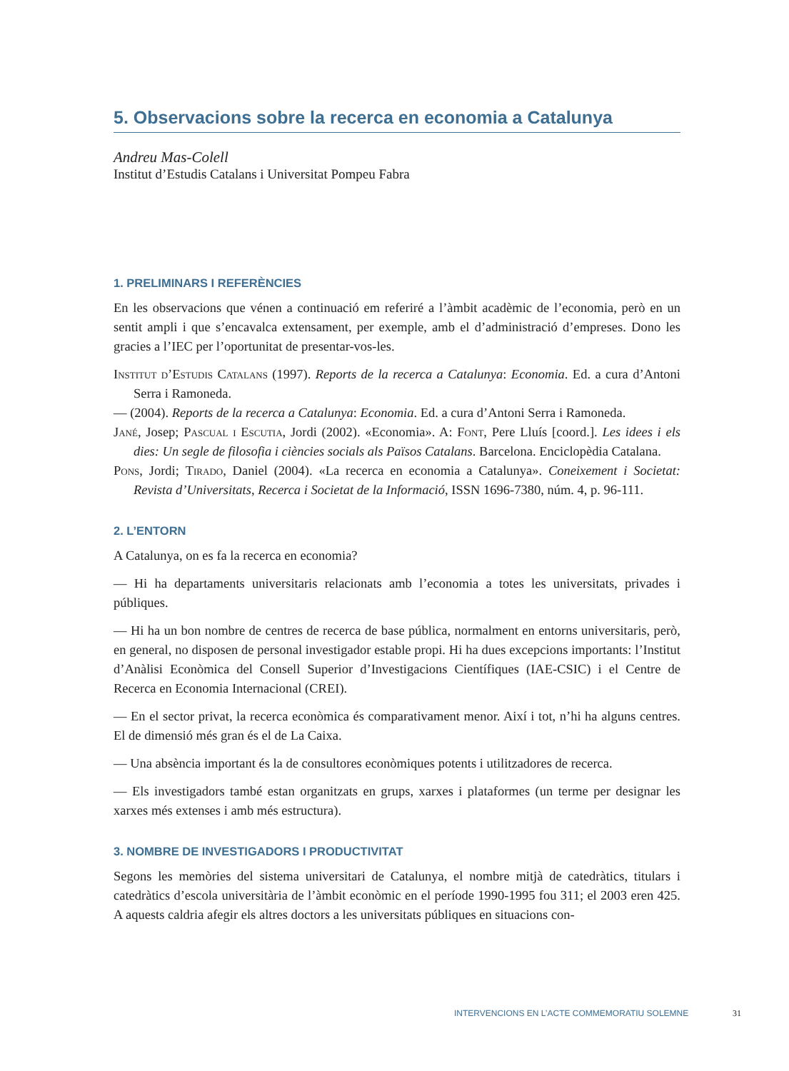5. Observacions sobre la recerca en economia a Catalunya
Andreu Mas-Colell
Institut d’Estudis Catalans i Universitat Pompeu Fabra
1. PRELIMINARS I REFERÈNCIES
En les observacions que vénen a continuació em referiré a l’àmbit acadèmic de l’economia, però en un sentit ampli i que s’encavalca extensament, per exemple, amb el d’administració d’empreses. Dono les gracies a l’IEC per l’oportunitat de presentar-vos-les.
Institut d’Estudis Catalans (1997). Reports de la recerca a Catalunya: Economia. Ed. a cura d’Antoni Serra i Ramoneda.
— (2004). Reports de la recerca a Catalunya: Economia. Ed. a cura d’Antoni Serra i Ramoneda.
Jané, Josep; Pascual i Escutia, Jordi (2002). «Economia». A: Font, Pere Lluís [coord.]. Les idees i els dies: Un segle de filosofia i ciències socials als Països Catalans. Barcelona. Enciclopèdia Catalana.
Pons, Jordi; Tirado, Daniel (2004). «La recerca en economia a Catalunya». Coneixement i Societat: Revista d’Universitats, Recerca i Societat de la Informació, ISSN 1696-7380, núm. 4, p. 96-111.
2. L’ENTORN
A Catalunya, on es fa la recerca en economia?
— Hi ha departaments universitaris relacionats amb l’economia a totes les universitats, privades i públiques.
— Hi ha un bon nombre de centres de recerca de base pública, normalment en entorns universitaris, però, en general, no disposen de personal investigador estable propi. Hi ha dues excepcions importants: l’Institut d’Anàlisi Econòmica del Consell Superior d’Investigacions Científiques (IAE-CSIC) i el Centre de Recerca en Economia Internacional (CREI).
— En el sector privat, la recerca econòmica és comparativament menor. Així i tot, n’hi ha alguns centres. El de dimensió més gran és el de La Caixa.
— Una absència important és la de consultores econòmiques potents i utilitzadores de recerca.
— Els investigadors també estan organitzats en grups, xarxes i plataformes (un terme per designar les xarxes més extenses i amb més estructura).
3. NOMBRE DE INVESTIGADORS I PRODUCTIVITAT
Segons les memòries del sistema universitari de Catalunya, el nombre mitjà de catedràtics, titulars i catedràtics d’escola universitària de l’àmbit econòmic en el període 1990-1995 fou 311; el 2003 eren 425. A aquests caldria afegir els altres doctors a les universitats públiques en situacions con-
INTERVENCIONS EN L’ACTE COMMEMORATIU SOLEMNE
31